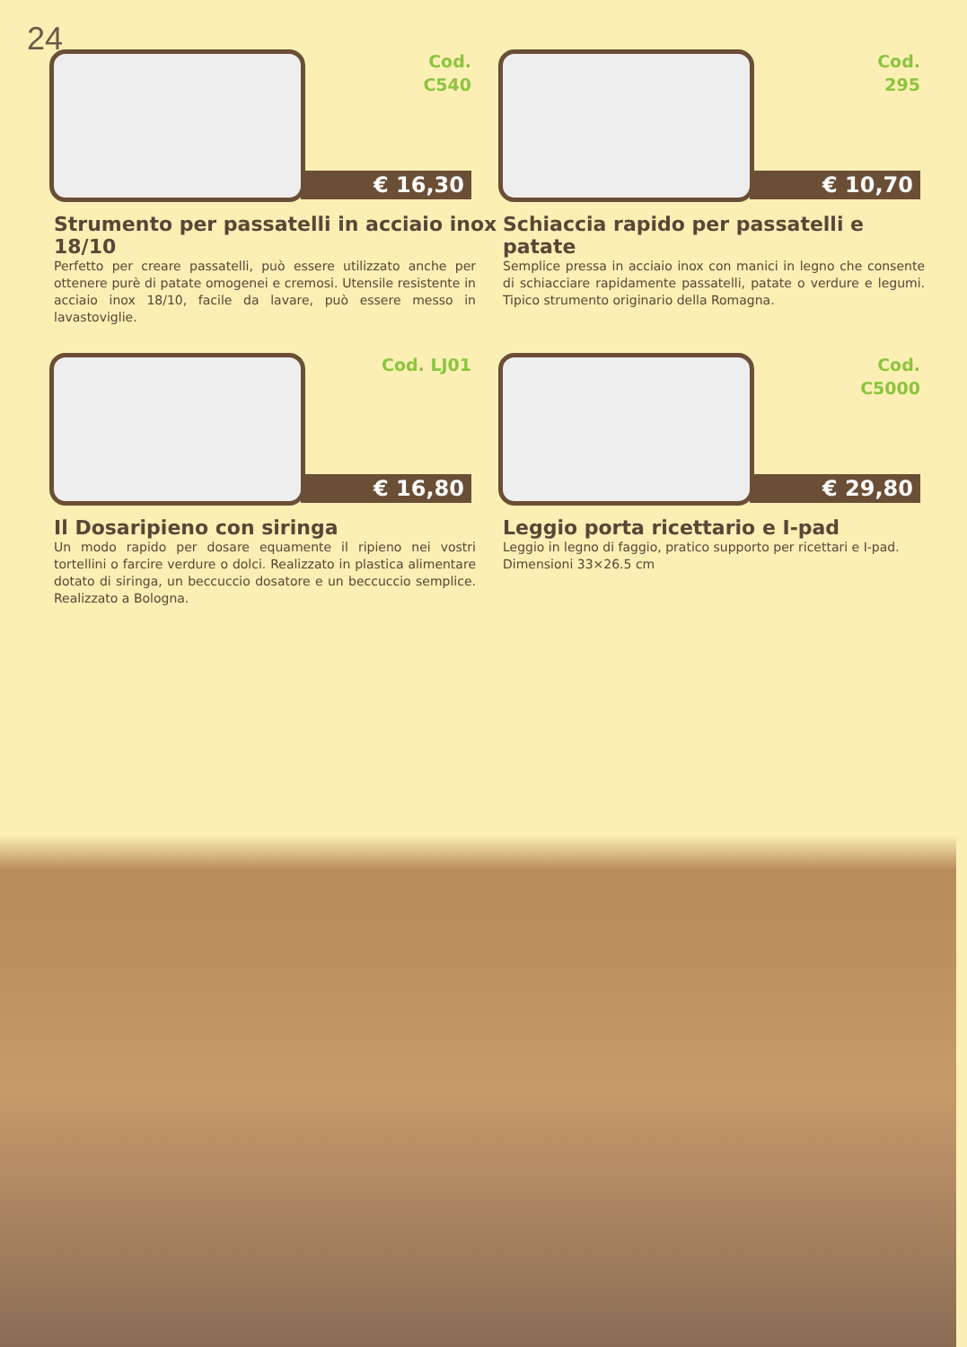24
Cod.
C540
€ 16,30
Strumento per passatelli in acciaio inox 18/10
Perfetto per creare passatelli, può essere utilizzato anche per ottenere purè di patate omogenei e cremosi. Utensile resistente in acciaio inox 18/10, facile da lavare, può essere messo in lavastoviglie.
Cod.
295
€ 10,70
Schiaccia rapido per passatelli e patate
Semplice pressa in acciaio inox con manici in legno che consente di schiacciare rapidamente passatelli, patate o verdure e legumi. Tipico strumento originario della Romagna.
Cod. LJ01
€ 16,80
Il Dosaripieno con siringa
Un modo rapido per dosare equamente il ripieno nei vostri tortellini o farcire verdure o dolci. Realizzato in plastica alimentare dotato di siringa, un beccuccio dosatore e un beccuccio semplice. Realizzato a Bologna.
Cod. C5000
€ 29,80
Leggio porta ricettario e I-pad
Leggio in legno di faggio, pratico supporto per ricettari e I-pad.
Dimensioni 33×26.5 cm